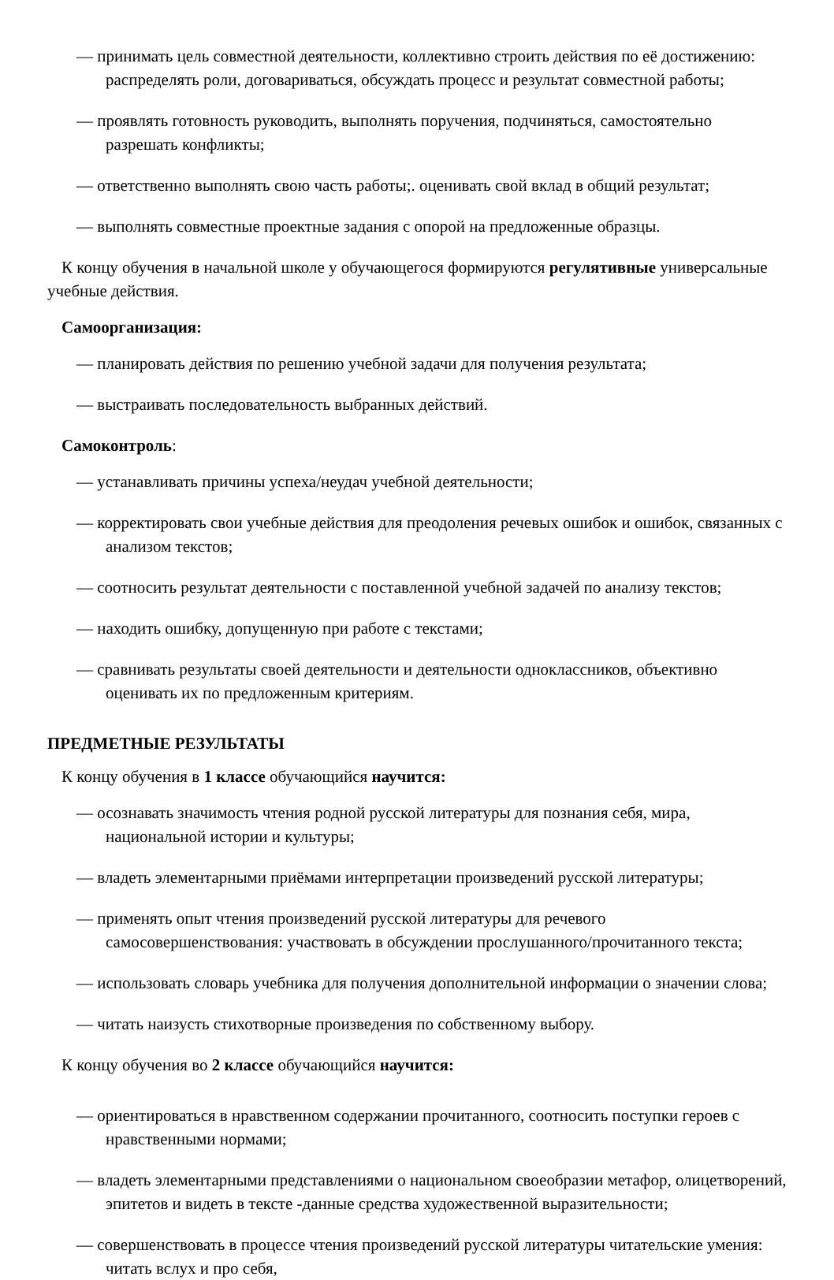— принимать цель совместной деятельности, коллективно строить действия по её достижению: распределять роли, договариваться, обсуждать процесс и результат совместной работы;
— проявлять готовность руководить, выполнять поручения, подчиняться, самостоятельно разрешать конфликты;
— ответственно выполнять свою часть работы;. оценивать свой вклад в общий результат;
— выполнять совместные проектные задания с опорой на предложенные образцы.
К концу обучения в начальной школе у обучающегося формируются регулятивные универсальные учебные действия.
Самоорганизация:
— планировать действия по решению учебной задачи для получения результата;
— выстраивать последовательность выбранных действий.
Самоконтроль:
— устанавливать причины успеха/неудач учебной деятельности;
— корректировать свои учебные действия для преодоления речевых ошибок и ошибок, связанных с анализом текстов;
— соотносить результат деятельности с поставленной учебной задачей по анализу текстов;
— находить ошибку, допущенную при работе с текстами;
— сравнивать результаты своей деятельности и деятельности одноклассников, объективно оценивать их по предложенным критериям.
ПРЕДМЕТНЫЕ РЕЗУЛЬТАТЫ
К концу обучения в 1 классе обучающийся научится:
— осознавать значимость чтения родной русской литературы для познания себя, мира, национальной истории и культуры;
— владеть элементарными приёмами интерпретации произведений русской литературы;
— применять опыт чтения произведений русской литературы для речевого самосовершенствования: участвовать в обсуждении прослушанного/прочитанного текста;
— использовать словарь учебника для получения дополнительной информации о значении слова;
— читать наизусть стихотворные произведения по собственному выбору.
К концу обучения во 2 классе обучающийся научится:
— ориентироваться в нравственном содержании прочитанного, соотносить поступки героев с нравственными нормами;
— владеть элементарными представлениями о национальном своеобразии метафор, олицетворений, эпитетов и видеть в тексте -данные средства художественной выразительности;
— совершенствовать в процессе чтения произведений русской литературы читательские умения: читать вслух и про себя,